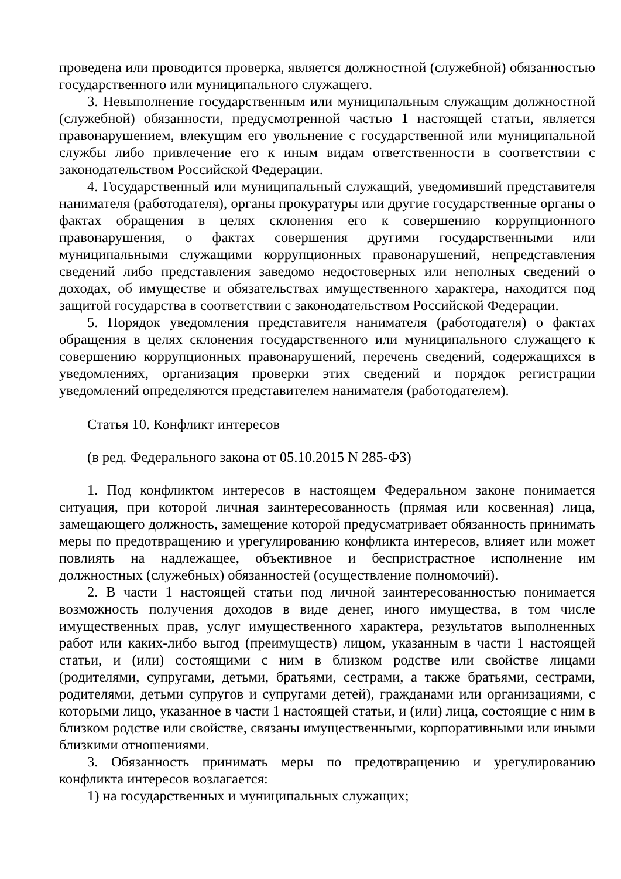проведена или проводится проверка, является должностной (служебной) обязанностью государственного или муниципального служащего.
3. Невыполнение государственным или муниципальным служащим должностной (служебной) обязанности, предусмотренной частью 1 настоящей статьи, является правонарушением, влекущим его увольнение с государственной или муниципальной службы либо привлечение его к иным видам ответственности в соответствии с законодательством Российской Федерации.
4. Государственный или муниципальный служащий, уведомивший представителя нанимателя (работодателя), органы прокуратуры или другие государственные органы о фактах обращения в целях склонения его к совершению коррупционного правонарушения, о фактах совершения другими государственными или муниципальными служащими коррупционных правонарушений, непредставления сведений либо представления заведомо недостоверных или неполных сведений о доходах, об имуществе и обязательствах имущественного характера, находится под защитой государства в соответствии с законодательством Российской Федерации.
5. Порядок уведомления представителя нанимателя (работодателя) о фактах обращения в целях склонения государственного или муниципального служащего к совершению коррупционных правонарушений, перечень сведений, содержащихся в уведомлениях, организация проверки этих сведений и порядок регистрации уведомлений определяются представителем нанимателя (работодателем).
Статья 10. Конфликт интересов
(в ред. Федерального закона от 05.10.2015 N 285-ФЗ)
1. Под конфликтом интересов в настоящем Федеральном законе понимается ситуация, при которой личная заинтересованность (прямая или косвенная) лица, замещающего должность, замещение которой предусматривает обязанность принимать меры по предотвращению и урегулированию конфликта интересов, влияет или может повлиять на надлежащее, объективное и беспристрастное исполнение им должностных (служебных) обязанностей (осуществление полномочий).
2. В части 1 настоящей статьи под личной заинтересованностью понимается возможность получения доходов в виде денег, иного имущества, в том числе имущественных прав, услуг имущественного характера, результатов выполненных работ или каких-либо выгод (преимуществ) лицом, указанным в части 1 настоящей статьи, и (или) состоящими с ним в близком родстве или свойстве лицами (родителями, супругами, детьми, братьями, сестрами, а также братьями, сестрами, родителями, детьми супругов и супругами детей), гражданами или организациями, с которыми лицо, указанное в части 1 настоящей статьи, и (или) лица, состоящие с ним в близком родстве или свойстве, связаны имущественными, корпоративными или иными близкими отношениями.
3. Обязанность принимать меры по предотвращению и урегулированию конфликта интересов возлагается:
1) на государственных и муниципальных служащих;